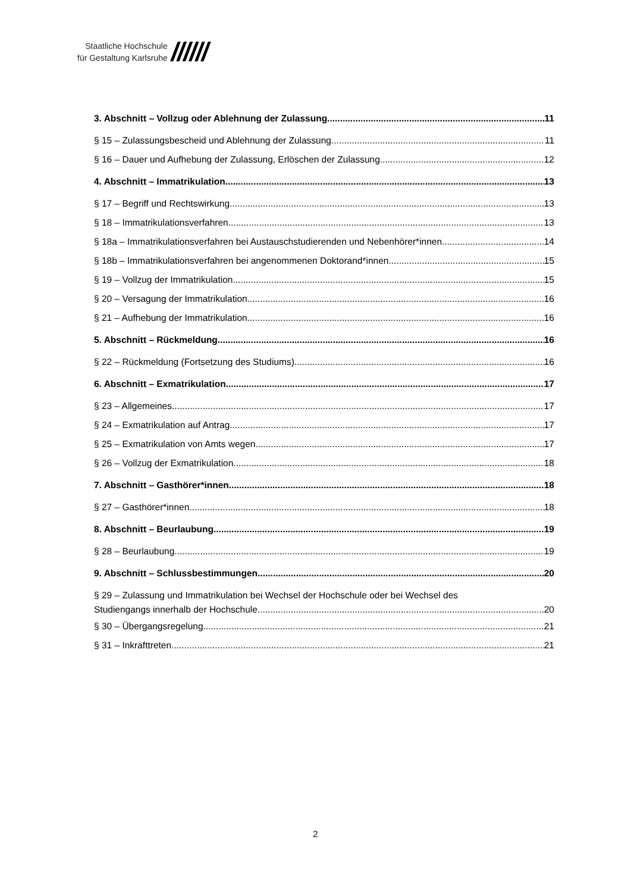Staatliche Hochschule
für Gestaltung Karlsruhe
//////
3. Abschnitt – Vollzug oder Ablehnung der Zulassung 11
§ 15 – Zulassungsbescheid und Ablehnung der Zulassung 11
§ 16 – Dauer und Aufhebung der Zulassung, Erlöschen der Zulassung 12
4. Abschnitt – Immatrikulation 13
§ 17 – Begriff und Rechtswirkung 13
§ 18 – Immatrikulationsverfahren 13
§ 18a – Immatrikulationsverfahren bei Austauschstudierenden und Nebenhörer*innen 14
§ 18b – Immatrikulationsverfahren bei angenommenen Doktorand*innen 15
§ 19 – Vollzug der Immatrikulation 15
§ 20 – Versagung der Immatrikulation 16
§ 21 – Aufhebung der Immatrikulation 16
5. Abschnitt – Rückmeldung 16
§ 22 – Rückmeldung (Fortsetzung des Studiums) 16
6. Abschnitt – Exmatrikulation 17
§ 23 – Allgemeines 17
§ 24 – Exmatrikulation auf Antrag 17
§ 25 – Exmatrikulation von Amts wegen 17
§ 26 – Vollzug der Exmatrikulation 18
7. Abschnitt – Gasthörer*innen 18
§ 27 – Gasthörer*innen 18
8. Abschnitt – Beurlaubung 19
§ 28 – Beurlaubung 19
9. Abschnitt – Schlussbestimmungen 20
§ 29 – Zulassung und Immatrikulation bei Wechsel der Hochschule oder bei Wechsel des
Studiengangs innerhalb der Hochschule 20
§ 30 – Übergangsregelung 21
§ 31 – Inkrafttreten 21
2